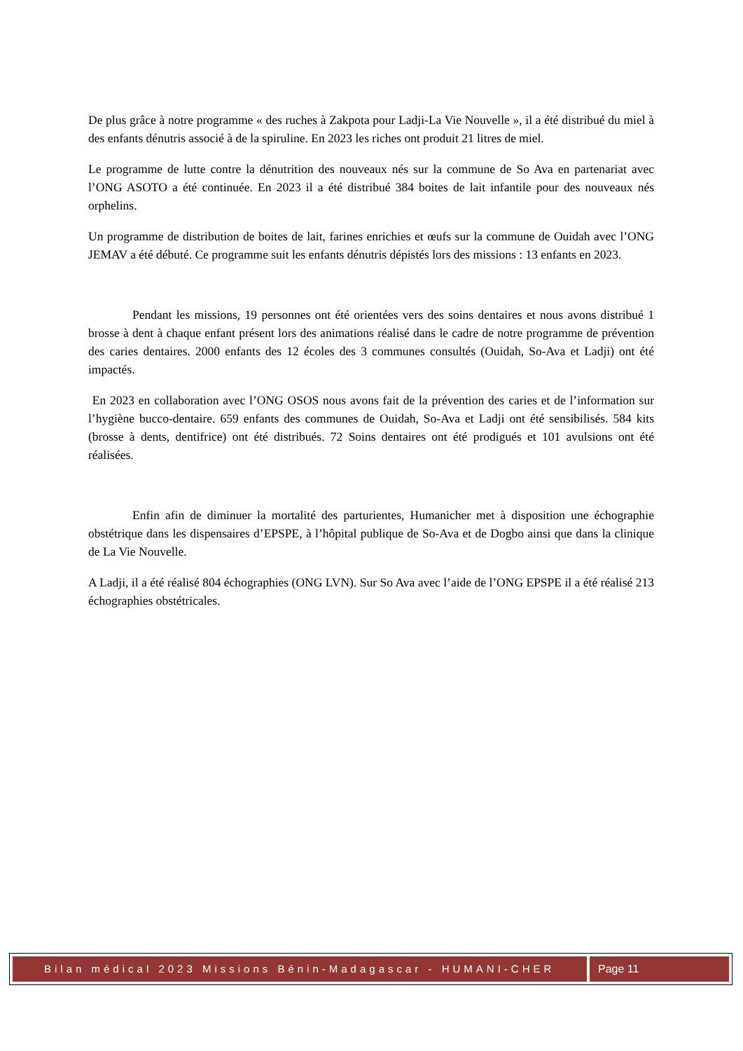De plus grâce à notre programme « des ruches à Zakpota pour Ladji-La Vie Nouvelle », il a été distribué du miel à des enfants dénutris associé à de la spiruline. En 2023 les riches ont produit 21 litres de miel.
Le programme de lutte contre la dénutrition des nouveaux nés sur la commune de So Ava en partenariat avec l’ONG ASOTO a été continuée. En 2023 il a été distribué 384 boites de lait infantile pour des nouveaux nés orphelins.
Un programme de distribution de boites de lait, farines enrichies et œufs sur la commune de Ouidah avec l’ONG JEMAV a été débuté. Ce programme suit les enfants dénutris dépistés lors des missions : 13 enfants en 2023.
Pendant les missions, 19 personnes ont été orientées vers des soins dentaires et nous avons distribué 1 brosse à dent à chaque enfant présent lors des animations réalisé dans le cadre de notre programme de prévention des caries dentaires. 2000 enfants des 12 écoles des 3 communes consultés (Ouidah, So-Ava et Ladji) ont été impactés.
En 2023 en collaboration avec l’ONG OSOS nous avons fait de la prévention des caries et de l’information sur l’hygiène bucco-dentaire. 659 enfants des communes de Ouidah, So-Ava et Ladji ont été sensibilisés. 584 kits (brosse à dents, dentifrice) ont été distribués. 72 Soins dentaires ont été prodigués et 101 avulsions ont été réalisées.
Enfin afin de diminuer la mortalité des parturientes, Humanicher met à disposition une échographie obstétrique dans les dispensaires d’EPSPE, à l’hôpital publique de So-Ava et de Dogbo ainsi que dans la clinique de La Vie Nouvelle.
A Ladji, il a été réalisé 804 échographies (ONG LVN). Sur So Ava avec l’aide de l’ONG EPSPE il a été réalisé 213 échographies obstétricales.
Bilan médical 2023 Missions Bénin-Madagascar - HUMANI-CHER
Page 11